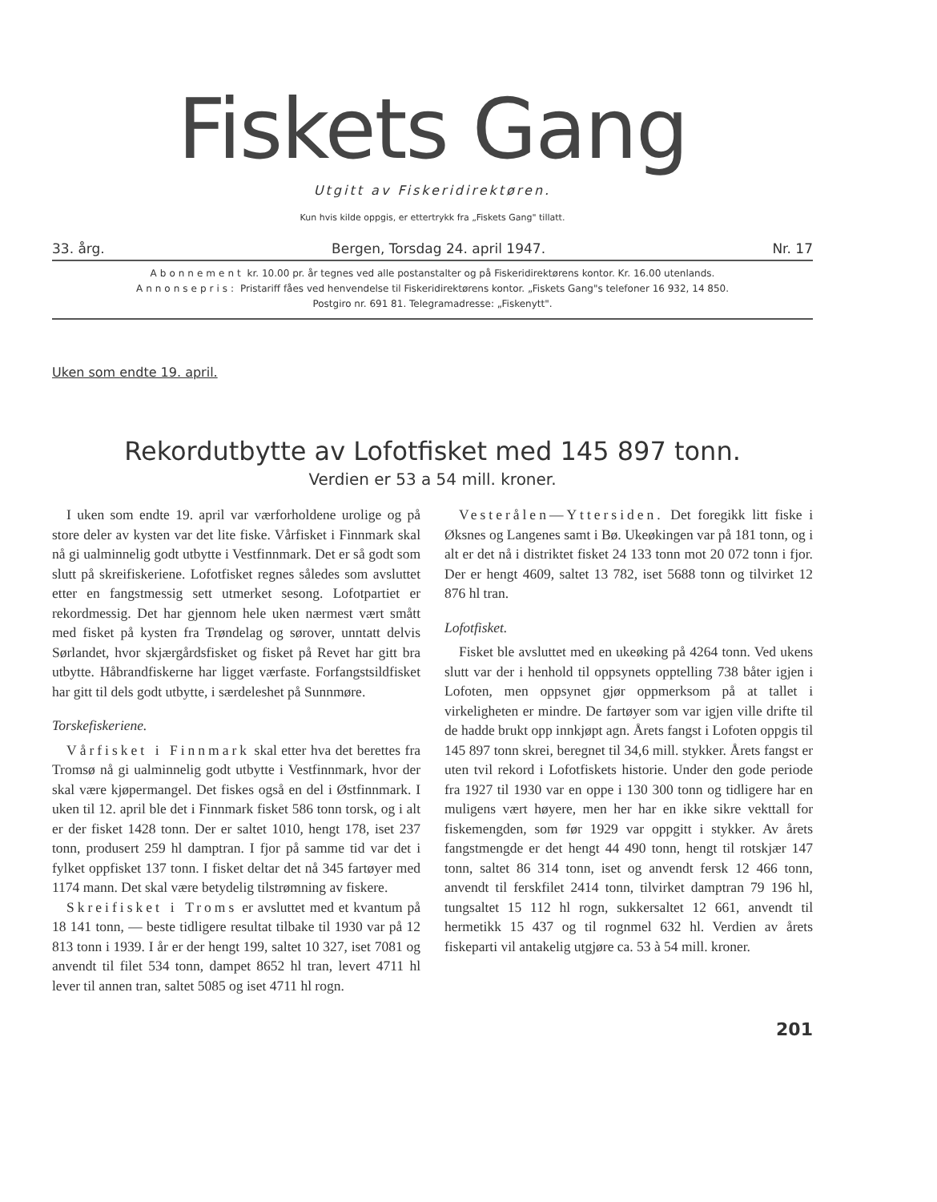Fiskets Gang
Utgitt av Fiskeridirektøren.
Kun hvis kilde oppgis, er ettertrykk fra „Fiskets Gang" tillatt.
33. årg. Bergen, Torsdag 24. april 1947. Nr. 17
Abonnement kr. 10.00 pr. år tegnes ved alle postanstalter og på Fiskeridirektørens kontor. Kr. 16.00 utenlands.
Annonsepris: Pristariff fåes ved henvendelse til Fiskeridirektørens kontor. „Fiskets Gang"s telefoner 16 932, 14 850.
Postgiro nr. 691 81. Telegramadresse: „Fiskenytt".
Uken som endte 19. april.
Rekordutbytte av Lofotfisket med 145 897 tonn.
Verdien er 53 a 54 mill. kroner.
I uken som endte 19. april var værforholdene urolige og på store deler av kysten var det lite fiske. Vårfisket i Finnmark skal nå gi ualminnelig godt utbytte i Vestfinnmark. Det er så godt som slutt på skreifiskeriene. Lofotfisket regnes således som avsluttet etter en fangstmessig sett utmerket sesong. Lofotpartiet er rekordmessig. Det har gjennom hele uken nærmest vært smått med fisket på kysten fra Trøndelag og sørover, unntatt delvis Sørlandet, hvor skjærgårdsfisket og fisket på Revet har gitt bra utbytte. Håbrandfiskerne har ligget værfaste. Forfangstsildfisket har gitt til dels godt utbytte, i særdeleshet på Sunnmøre.
Torskefiskeriene.
Vårfisket i Finnmark skal etter hva det berettes fra Tromsø nå gi ualminnelig godt utbytte i Vestfinnmark, hvor der skal være kjøpermangel. Det fiskes også en del i Østfinnmark. I uken til 12. april ble det i Finnmark fisket 586 tonn torsk, og i alt er der fisket 1428 tonn. Der er saltet 1010, hengt 178, iset 237 tonn, produsert 259 hl damptran. I fjor på samme tid var det i fylket oppfisket 137 tonn. I fisket deltar det nå 345 fartøyer med 1174 mann. Det skal være betydelig tilstrømning av fiskere.
Skreifisket i Troms er avsluttet med et kvantum på 18 141 tonn, — beste tidligere resultat tilbake til 1930 var på 12 813 tonn i 1939. I år er der hengt 199, saltet 10 327, iset 7081 og anvendt til filet 534 tonn, dampet 8652 hl tran, levert 4711 hl lever til annen tran, saltet 5085 og iset 4711 hl rogn.
Vesterålen—Yttersiden. Det foregikk litt fiske i Øksnes og Langenes samt i Bø. Ukeøkingen var på 181 tonn, og i alt er det nå i distriktet fisket 24 133 tonn mot 20 072 tonn i fjor. Der er hengt 4609, saltet 13 782, iset 5688 tonn og tilvirket 12 876 hl tran.
Lofotfisket.
Fisket ble avsluttet med en ukeøking på 4264 tonn. Ved ukens slutt var der i henhold til oppsynets opptelling 738 båter igjen i Lofoten, men oppsynet gjør oppmerksom på at tallet i virkeligheten er mindre. De fartøyer som var igjen ville drifte til de hadde brukt opp innkjøpt agn. Årets fangst i Lofoten oppgis til 145 897 tonn skrei, beregnet til 34,6 mill. stykker. Årets fangst er uten tvil rekord i Lofotfiskets historie. Under den gode periode fra 1927 til 1930 var en oppe i 130 300 tonn og tidligere har en muligens vært høyere, men her har en ikke sikre vekttall for fiskemengden, som før 1929 var oppgitt i stykker. Av årets fangstmengde er det hengt 44 490 tonn, hengt til rotskjær 147 tonn, saltet 86 314 tonn, iset og anvendt fersk 12 466 tonn, anvendt til ferskfilet 2414 tonn, tilvirket damptran 79 196 hl, tungsaltet 15 112 hl rogn, sukkersaltet 12 661, anvendt til hermetikk 15 437 og til rognmel 632 hl. Verdien av årets fiskeparti vil antakelig utgjøre ca. 53 à 54 mill. kroner.
201